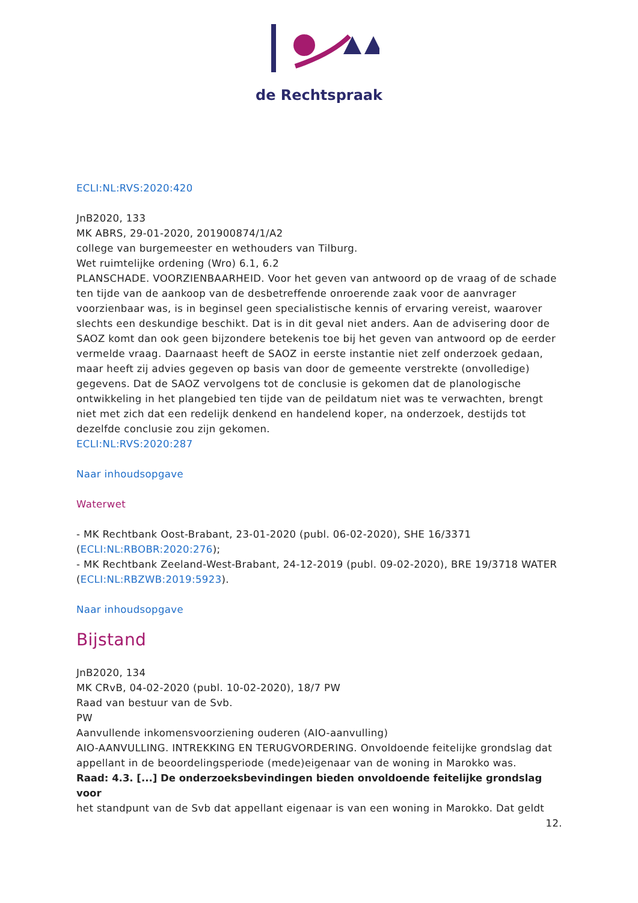de Rechtspraak
ECLI:NL:RVS:2020:420
JnB2020, 133
MK ABRS, 29-01-2020, 201900874/1/A2
college van burgemeester en wethouders van Tilburg.
Wet ruimtelijke ordening (Wro) 6.1, 6.2
PLANSCHADE. VOORZIENBAARHEID. Voor het geven van antwoord op de vraag of de schade ten tijde van de aankoop van de desbetreffende onroerende zaak voor de aanvrager voorzienbaar was, is in beginsel geen specialistische kennis of ervaring vereist, waarover slechts een deskundige beschikt. Dat is in dit geval niet anders. Aan de advisering door de SAOZ komt dan ook geen bijzondere betekenis toe bij het geven van antwoord op de eerder vermelde vraag. Daarnaast heeft de SAOZ in eerste instantie niet zelf onderzoek gedaan, maar heeft zij advies gegeven op basis van door de gemeente verstrekte (onvolledige) gegevens. Dat de SAOZ vervolgens tot de conclusie is gekomen dat de planologische ontwikkeling in het plangebied ten tijde van de peildatum niet was te verwachten, brengt niet met zich dat een redelijk denkend en handelend koper, na onderzoek, destijds tot dezelfde conclusie zou zijn gekomen.
ECLI:NL:RVS:2020:287
Naar inhoudsopgave
Waterwet
- MK Rechtbank Oost-Brabant, 23-01-2020 (publ. 06-02-2020), SHE 16/3371 (ECLI:NL:RBOBR:2020:276);
- MK Rechtbank Zeeland-West-Brabant, 24-12-2019 (publ. 09-02-2020), BRE 19/3718 WATER (ECLI:NL:RBZWB:2019:5923).
Naar inhoudsopgave
Bijstand
JnB2020, 134
MK CRvB, 04-02-2020 (publ. 10-02-2020), 18/7 PW
Raad van bestuur van de Svb.
PW
Aanvullende inkomensvoorziening ouderen (AIO-aanvulling)
AIO-AANVULLING. INTREKKING EN TERUGVORDERING. Onvoldoende feitelijke grondslag dat appellant in de beoordelingsperiode (mede)eigenaar van de woning in Marokko was.
Raad: 4.3. [...] De onderzoeksbevindingen bieden onvoldoende feitelijke grondslag voor
het standpunt van de Svb dat appellant eigenaar is van een woning in Marokko. Dat geldt
12.